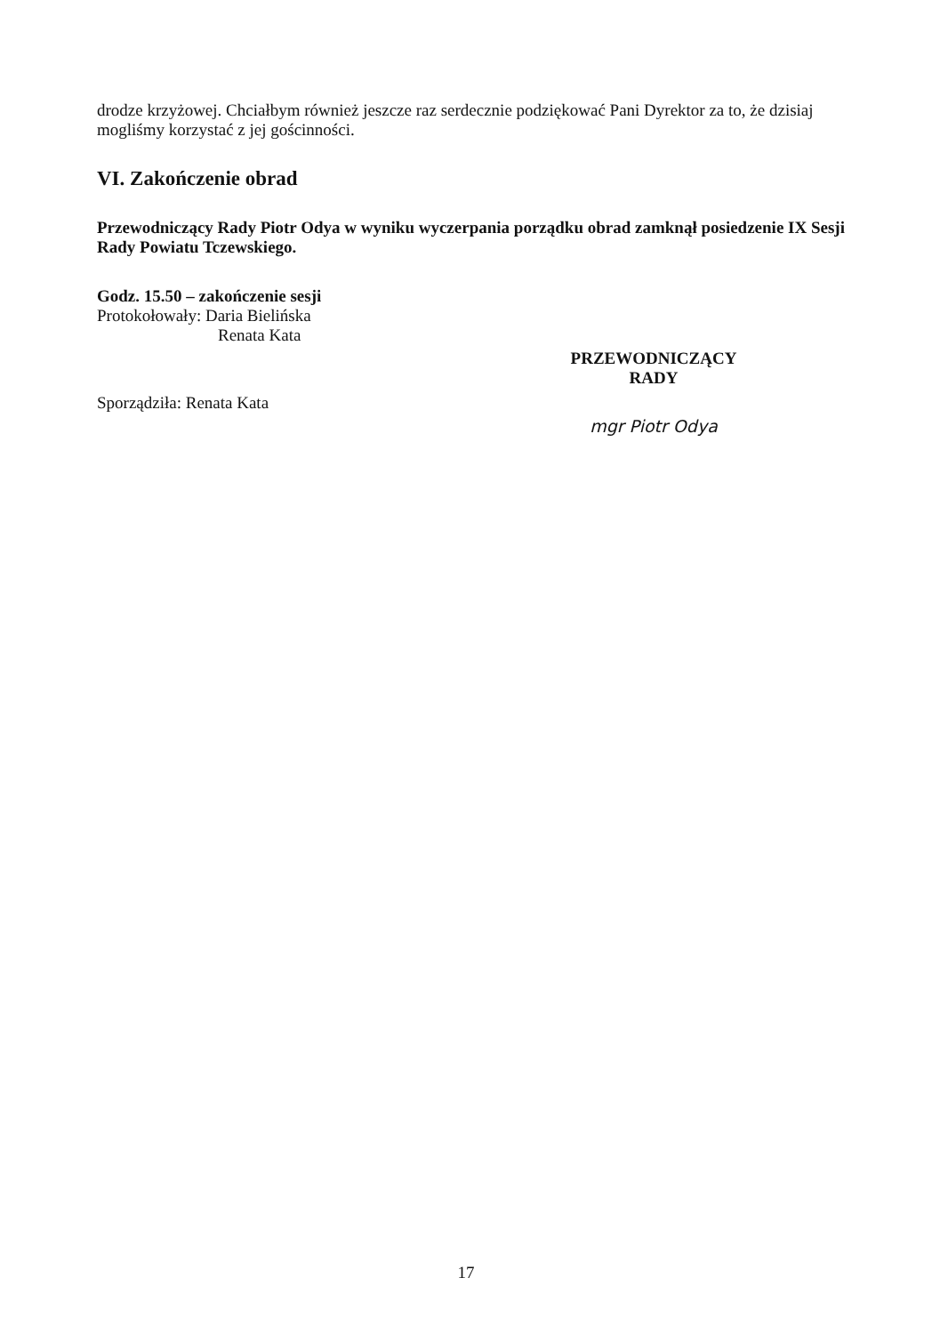drodze krzyżowej. Chciałbym również jeszcze raz serdecznie podziękować Pani Dyrektor za to, że dzisiaj mogliśmy korzystać z jej gościnności.
VI. Zakończenie obrad
Przewodniczący Rady Piotr Odya w wyniku wyczerpania porządku obrad zamknął posiedzenie IX Sesji Rady Powiatu Tczewskiego.
Godz. 15.50 – zakończenie sesji
Protokołowały: Daria Bielińska
Renata Kata
Sporządziła: Renata Kata
PRZEWODNICZĄCY RADY
mgr Piotr Odya
17